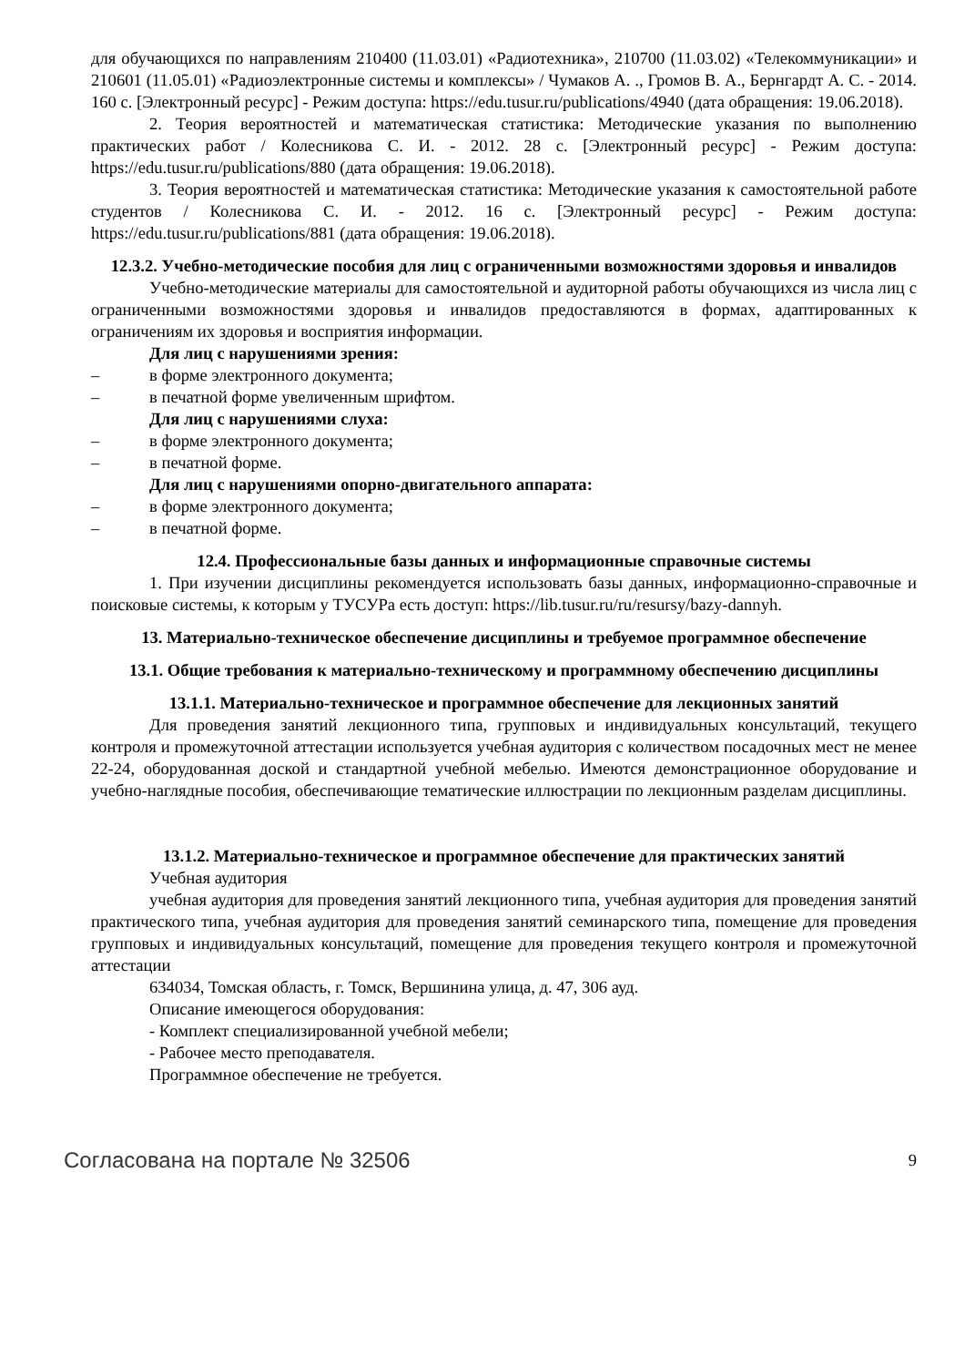для обучающихся по направлениям 210400 (11.03.01) «Радиотехника», 210700 (11.03.02) «Телекоммуникации» и 210601 (11.05.01) «Радиоэлектронные системы и комплексы» / Чумаков А. ., Громов В. А., Бернгардт А. С. - 2014. 160 с. [Электронный ресурс] - Режим доступа: https://edu.tusur.ru/publications/4940 (дата обращения: 19.06.2018).
2. Теория вероятностей и математическая статистика: Методические указания по выполнению практических работ / Колесникова С. И. - 2012. 28 с. [Электронный ресурс] - Режим доступа: https://edu.tusur.ru/publications/880 (дата обращения: 19.06.2018).
3. Теория вероятностей и математическая статистика: Методические указания к самостоятельной работе студентов / Колесникова С. И. - 2012. 16 с. [Электронный ресурс] - Режим доступа: https://edu.tusur.ru/publications/881 (дата обращения: 19.06.2018).
12.3.2. Учебно-методические пособия для лиц с ограниченными возможностями здоровья и инвалидов
Учебно-методические материалы для самостоятельной и аудиторной работы обучающихся из числа лиц с ограниченными возможностями здоровья и инвалидов предоставляются в формах, адаптированных к ограничениям их здоровья и восприятия информации.
Для лиц с нарушениями зрения:
– в форме электронного документа;
– в печатной форме увеличенным шрифтом.
Для лиц с нарушениями слуха:
– в форме электронного документа;
– в печатной форме.
Для лиц с нарушениями опорно-двигательного аппарата:
– в форме электронного документа;
– в печатной форме.
12.4. Профессиональные базы данных и информационные справочные системы
1. При изучении дисциплины рекомендуется использовать базы данных, информационно-справочные и поисковые системы, к которым у ТУСУРа есть доступ: https://lib.tusur.ru/ru/resursy/bazy-dannyh.
13. Материально-техническое обеспечение дисциплины и требуемое программное обеспечение
13.1. Общие требования к материально-техническому и программному обеспечению дисциплины
13.1.1. Материально-техническое и программное обеспечение для лекционных занятий
Для проведения занятий лекционного типа, групповых и индивидуальных консультаций, текущего контроля и промежуточной аттестации используется учебная аудитория с количеством посадочных мест не менее 22-24, оборудованная доской и стандартной учебной мебелью. Имеются демонстрационное оборудование и учебно-наглядные пособия, обеспечивающие тематические иллюстрации по лекционным разделам дисциплины.
13.1.2. Материально-техническое и программное обеспечение для практических занятий
Учебная аудитория
учебная аудитория для проведения занятий лекционного типа, учебная аудитория для проведения занятий практического типа, учебная аудитория для проведения занятий семинарского типа, помещение для проведения групповых и индивидуальных консультаций, помещение для проведения текущего контроля и промежуточной аттестации
634034, Томская область, г. Томск, Вершинина улица, д. 47, 306 ауд.
Описание имеющегося оборудования:
- Комплект специализированной учебной мебели;
- Рабочее место преподавателя.
Программное обеспечение не требуется.
Согласована на портале № 32506 9